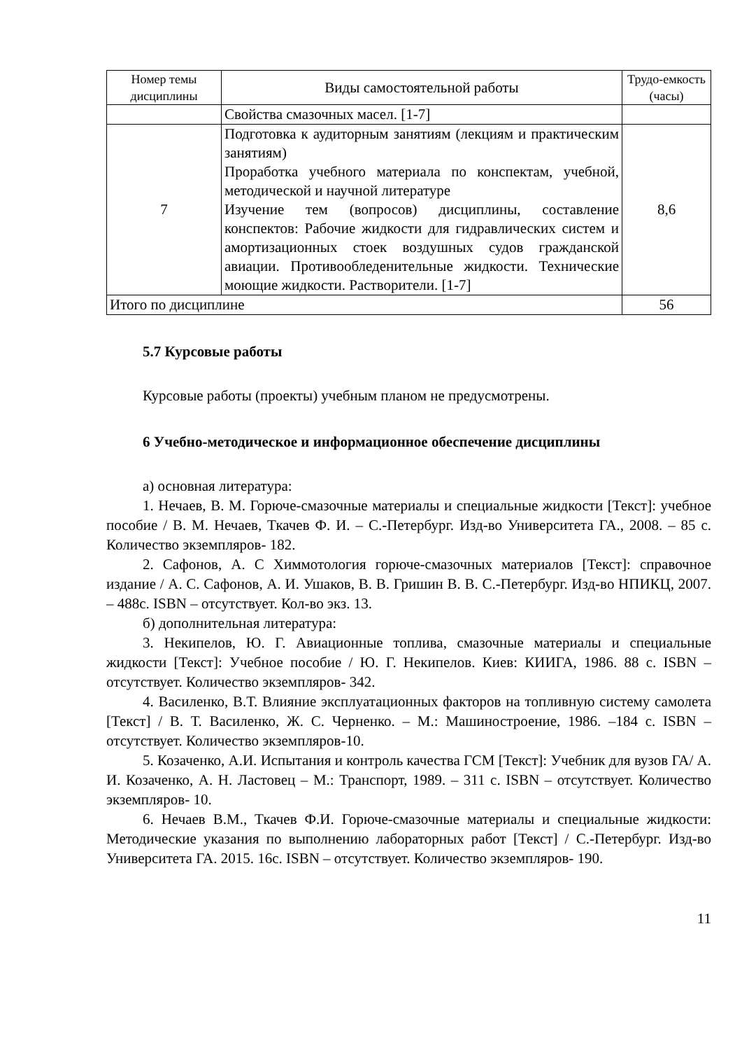| Номер темы дисциплины | Виды самостоятельной работы | Трудо-емкость (часы) |
| --- | --- | --- |
| | Свойства смазочных масел. [1-7] | |
| 7 | Подготовка к аудиторным занятиям (лекциям и практическим занятиям) Проработка учебного материала по конспектам, учебной, методической и научной литературе Изучение тем (вопросов) дисциплины, составление конспектов: Рабочие жидкости для гидравлических систем и амортизационных стоек воздушных судов гражданской авиации. Противообледенительные жидкости. Технические моющие жидкости. Растворители. [1-7] | 8,6 |
| Итого по дисциплине | | 56 |
5.7 Курсовые работы
Курсовые работы (проекты) учебным планом не предусмотрены.
6 Учебно-методическое и информационное обеспечение дисциплины
а) основная литература:
1. Нечаев, В. М. Горюче-смазочные материалы и специальные жидкости [Текст]: учебное пособие / В. М. Нечаев, Ткачев Ф. И. – С.-Петербург. Изд-во Университета ГА., 2008. – 85 с. Количество экземпляров- 182.
2. Сафонов, А. С Химмотология горюче-смазочных материалов [Текст]: справочное издание / А. С. Сафонов, А. И. Ушаков, В. В. Гришин В. В. С.-Петербург. Изд-во НПИКЦ, 2007. – 488с. ISBN – отсутствует. Кол-во экз. 13.
б) дополнительная литература:
3. Некипелов, Ю. Г. Авиационные топлива, смазочные материалы и специальные жидкости [Текст]: Учебное пособие / Ю. Г. Некипелов. Киев: КИИГА, 1986. 88 с. ISBN – отсутствует. Количество экземпляров- 342.
4. Василенко, В.Т. Влияние эксплуатационных факторов на топливную систему самолета [Текст] / В. Т. Василенко, Ж. С. Черненко. – М.: Машиностроение, 1986. –184 с. ISBN – отсутствует. Количество экземпляров-10.
5. Козаченко, А.И. Испытания и контроль качества ГСМ [Текст]: Учебник для вузов ГА/ А. И. Козаченко, А. Н. Ластовец – М.: Транспорт, 1989. – 311 с. ISBN – отсутствует. Количество экземпляров- 10.
6. Нечаев В.М., Ткачев Ф.И. Горюче-смазочные материалы и специальные жидкости: Методические указания по выполнению лабораторных работ [Текст] / С.-Петербург. Изд-во Университета ГА. 2015. 16с. ISBN – отсутствует. Количество экземпляров- 190.
11